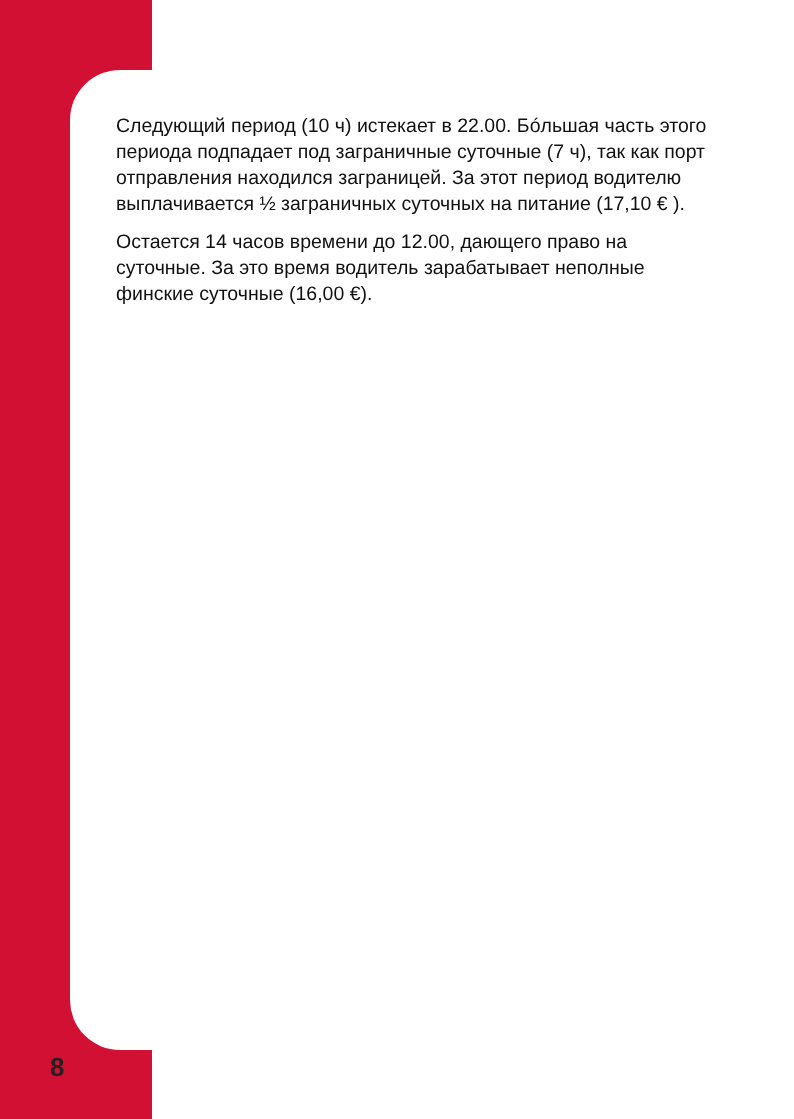Следующий период (10 ч) истекает в 22.00. Бóльшая часть этого периода подпадает под заграничные суточные (7 ч), так как порт отправления находился заграницей. За этот период водителю выплачивается ½ заграничных суточных на питание (17,10 € ).
Остается 14 часов времени до 12.00, дающего право на суточные. За это время водитель зарабатывает неполные финские суточные (16,00 €).
8